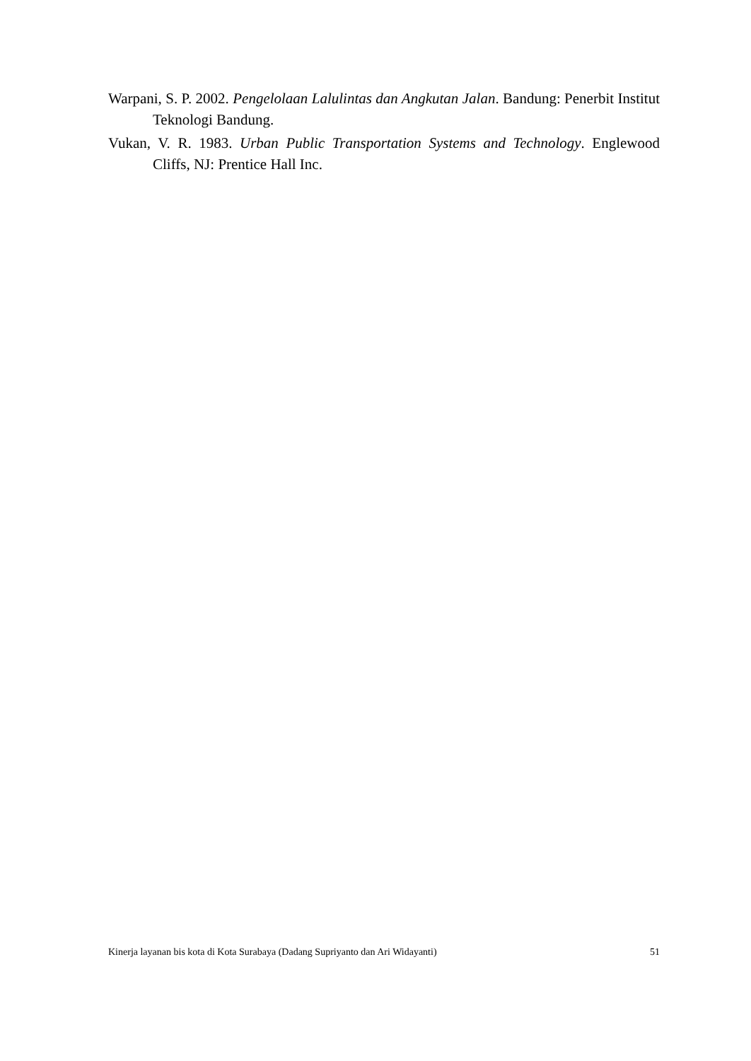Warpani, S. P. 2002. Pengelolaan Lalulintas dan Angkutan Jalan. Bandung: Penerbit Institut Teknologi Bandung.
Vukan, V. R. 1983. Urban Public Transportation Systems and Technology. Englewood Cliffs, NJ: Prentice Hall Inc.
Kinerja layanan bis kota di Kota Surabaya (Dadang Supriyanto dan Ari Widayanti) 51